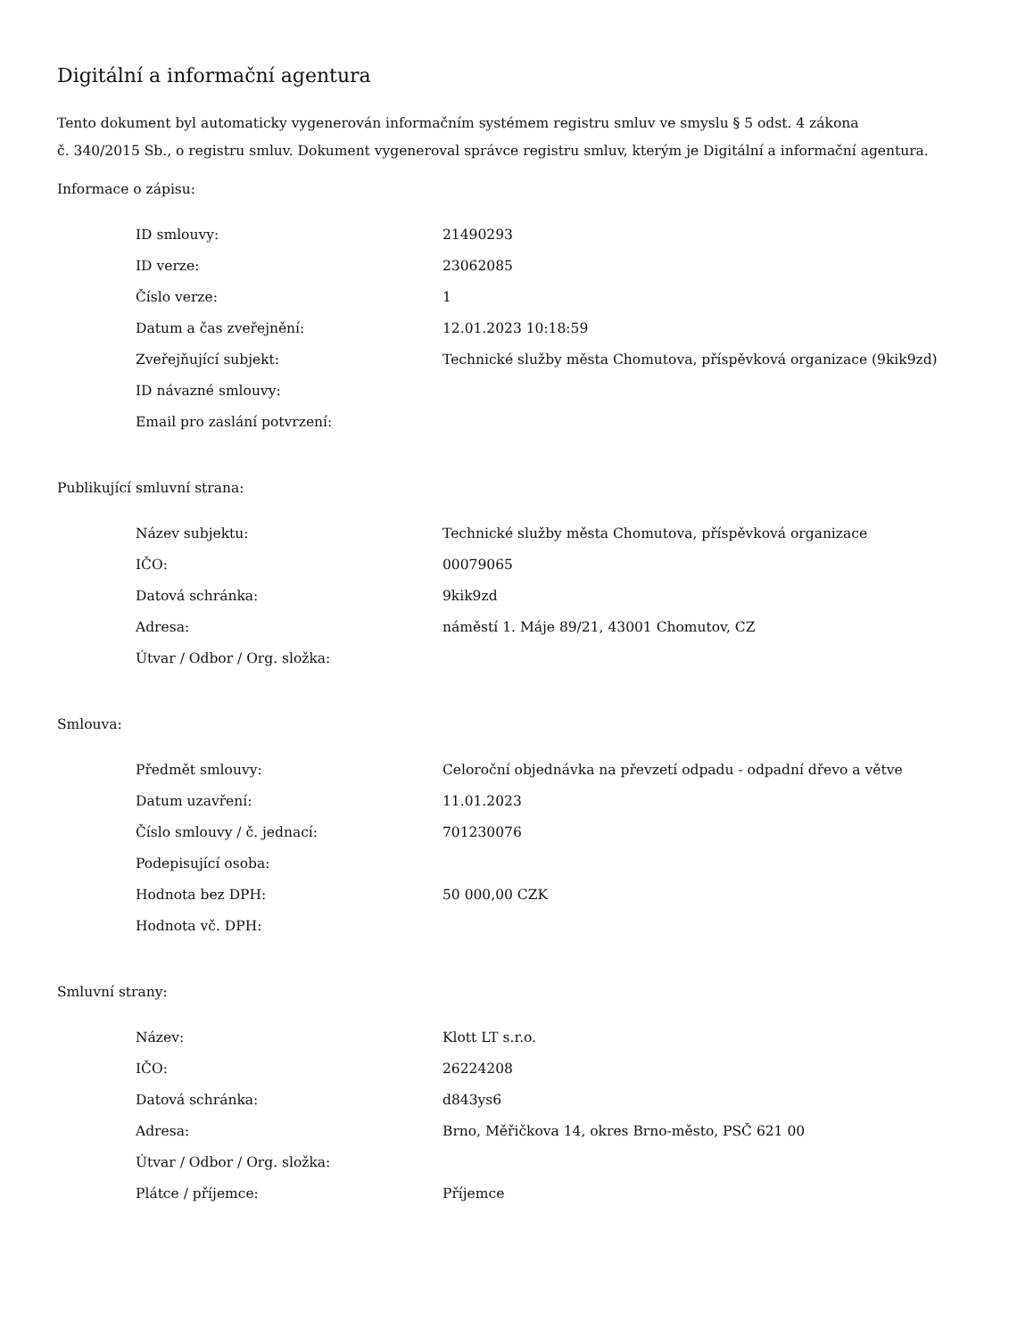Digitální a informační agentura
Tento dokument byl automaticky vygenerován informačním systémem registru smluv ve smyslu § 5 odst. 4 zákona
č. 340/2015 Sb., o registru smluv. Dokument vygeneroval správce registru smluv, kterým je Digitální a informační agentura.
Informace o zápisu:
| ID smlouvy: | 21490293 |
| ID verze: | 23062085 |
| Číslo verze: | 1 |
| Datum a čas zveřejnění: | 12.01.2023 10:18:59 |
| Zveřejňující subjekt: | Technické služby města Chomutova, příspěvková organizace (9kik9zd) |
| ID návazné smlouvy: | |
| Email pro zaslání potvrzení: | |
Publikující smluvní strana:
| Název subjektu: | Technické služby města Chomutova, příspěvková organizace |
| IČO: | 00079065 |
| Datová schránka: | 9kik9zd |
| Adresa: | náměstí 1. Máje 89/21, 43001 Chomutov, CZ |
| Útvar / Odbor / Org. složka: | |
Smlouva:
| Předmět smlouvy: | Celoroční objednávka na převzetí odpadu - odpadní dřevo a větve |
| Datum uzavření: | 11.01.2023 |
| Číslo smlouvy / č. jednací: | 701230076 |
| Podepisující osoba: | |
| Hodnota bez DPH: | 50 000,00 CZK |
| Hodnota vč. DPH: | |
Smluvní strany:
| Název: | Klott LT s.r.o. |
| IČO: | 26224208 |
| Datová schránka: | d843ys6 |
| Adresa: | Brno, Měřičkova 14, okres Brno-město, PSČ 621 00 |
| Útvar / Odbor / Org. složka: | |
| Plátce / příjemce: | Příjemce |